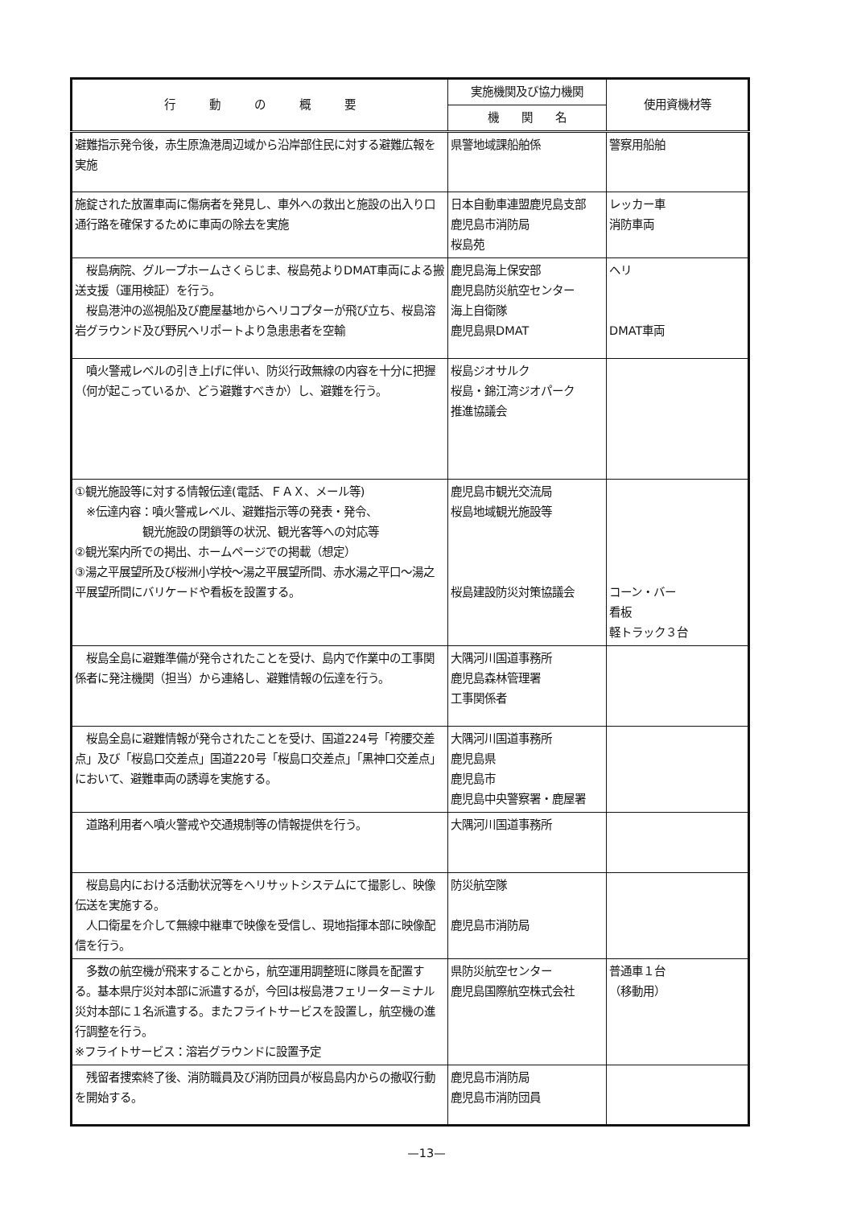| 行 動 の 概 要 | 実施機関及び協力機関 | 使用資機材等 |
| --- | --- | --- |
| | 機 関 名 | |
| 避難指示発令後，赤生原漁港周辺域から沿岸部住民に対する避難広報を実施 | 県警地域課船舶係 | 警察用船舶 |
| 施錠された放置車両に傷病者を発見し、車外への救出と施設の出入り口通行路を確保するために車両の除去を実施 | 日本自動車連盟鹿児島支部 鹿児島市消防局 桜島苑 | レッカー車 消防車両 |
| 桜島病院、グループホームさくらじま、桜島苑よりDMAT車両による搬送支援（運用検証）を行う。 桜島港沖の巡視船及び鹿屋基地からヘリコプターが飛び立ち、桜島溶岩グラウンド及び野尻ヘリポートより急患患者を空輸 | 鹿児島海上保安部 鹿児島防災航空センター 海上自衛隊 鹿児島県DMAT | ヘリ DMAT車両 |
| 噴火警戒レベルの引き上げに伴い、防災行政無線の内容を十分に把握（何が起こっているか、どう避難すべきか）し、避難を行う。 | 桜島ジオサルク 桜島・錦江湾ジオパーク 推進協議会 | |
| ①観光施設等に対する情報伝達(電話、ＦＡＸ、メール等) ※伝達内容：噴火警戒レベル、避難指示等の発表・発令、 観光施設の閉鎖等の状況、観光客等への対応等 ②観光案内所での掲出、ホームページでの掲載（想定） ③湯之平展望所及び桜洲小学校～湯之平展望所間、赤水湯之平口～湯之平展望所間にバリケードや看板を設置する。 | 鹿児島市観光交流局 桜島地域観光施設等 桜島建設防災対策協議会 | コーン・バー 看板 軽トラック３台 |
| 桜島全島に避難準備が発令されたことを受け、島内で作業中の工事関係者に発注機関（担当）から連絡し、避難情報の伝達を行う。 | 大隅河川国道事務所 鹿児島森林管理署 工事関係者 | |
| 桜島全島に避難情報が発令されたことを受け、国道224号「袴腰交差点」及び「桜島口交差点」国道220号「桜島口交差点」「黒神口交差点」において、避難車両の誘導を実施する。 | 大隅河川国道事務所 鹿児島県 鹿児島市 鹿児島中央警察署・鹿屋署 | |
| 道路利用者へ噴火警戒や交通規制等の情報提供を行う。 | 大隅河川国道事務所 | |
| 桜島島内における活動状況等をヘリサットシステムにて撮影し、映像伝送を実施する。 人口衛星を介して無線中継車で映像を受信し、現地指揮本部に映像配信を行う。 | 防災航空隊 鹿児島市消防局 | |
| 多数の航空機が飛来することから，航空運用調整班に隊員を配置する。基本県庁災対本部に派遣するが，今回は桜島港フェリーターミナル災対本部に１名派遣する。またフライトサービスを設置し，航空機の進行調整を行う。 ※フライトサービス：溶岩グラウンドに設置予定 | 県防災航空センター 鹿児島国際航空株式会社 | 普通車１台 （移動用） |
| 残留者捜索終了後、消防職員及び消防団員が桜島島内からの撤収行動を開始する。 | 鹿児島市消防局 鹿児島市消防団員 | |
—13—